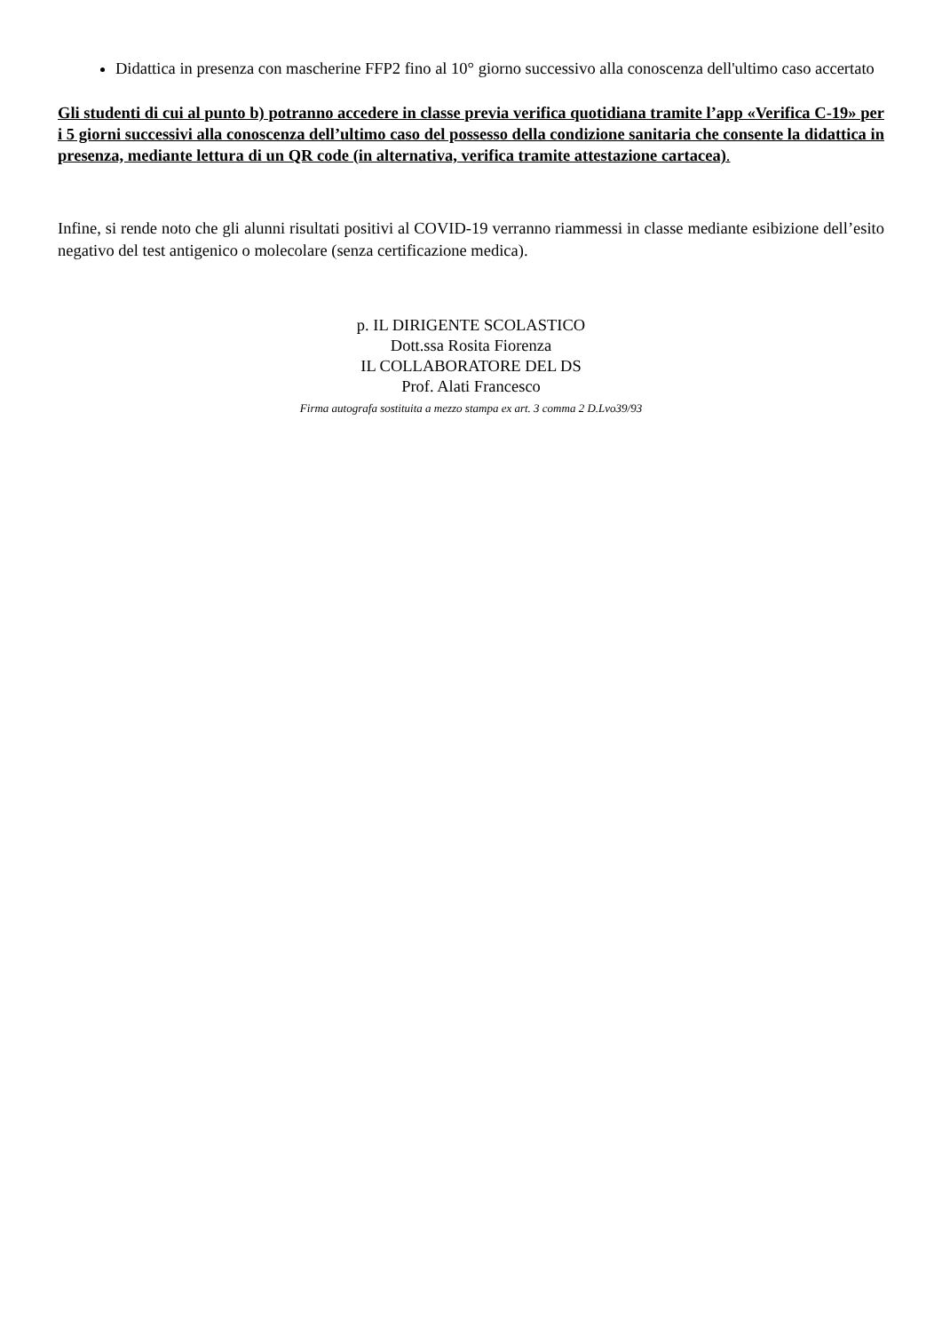Didattica in presenza con mascherine FFP2 fino al 10° giorno successivo alla conoscenza dell'ultimo caso accertato
Gli studenti di cui al punto b) potranno accedere in classe previa verifica quotidiana tramite l’app «Verifica C-19» per i 5 giorni successivi alla conoscenza dell’ultimo caso del possesso della condizione sanitaria che consente la didattica in presenza, mediante lettura di un QR code (in alternativa, verifica tramite attestazione cartacea).
Infine, si rende noto che gli alunni risultati positivi al COVID-19 verranno riammessi in classe mediante esibizione dell’esito negativo del test antigenico o molecolare (senza certificazione medica).
p. IL DIRIGENTE SCOLASTICO
Dott.ssa Rosita Fiorenza
IL COLLABORATORE DEL DS
Prof. Alati Francesco
Firma autografa sostituita a mezzo stampa ex art. 3 comma 2 D.Lvo39/93